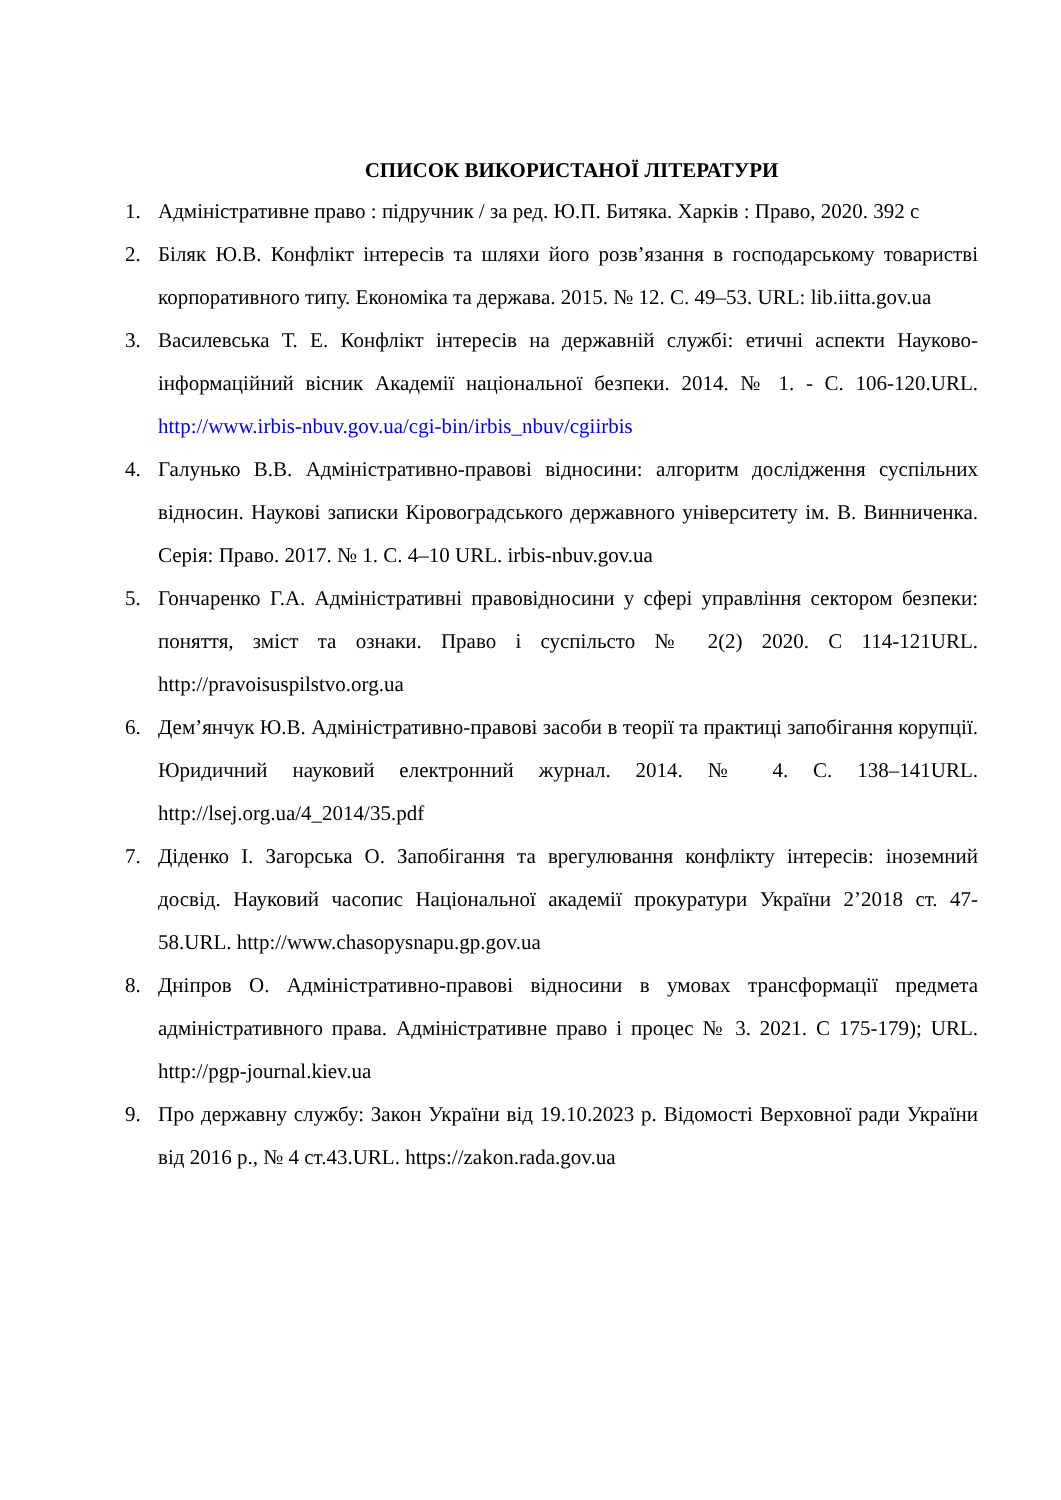СПИСОК ВИКОРИСТАНОЇ ЛІТЕРАТУРИ
1. Адміністративне право : підручник / за ред. Ю.П. Битяка. Харків : Право, 2020. 392 с
2. Біляк Ю.В. Конфлікт інтересів та шляхи його розв’язання в господарському товаристві корпоративного типу. Економіка та держава. 2015. № 12. С. 49–53. URL: lib.iitta.gov.ua
3. Василевська Т. Е. Конфлікт інтересів на державній службі: етичні аспекти Науково-інформаційний вісник Академії національної безпеки. 2014. № 1. - С. 106-120.URL. http://www.irbis-nbuv.gov.ua/cgi-bin/irbis_nbuv/cgiirbis
4. Галунько В.В. Адміністративно-правові відносини: алгоритм дослідження суспільних відносин. Наукові записки Кіровоградського державного університету ім. В. Винниченка. Серія: Право. 2017. № 1. С. 4–10 URL. irbis-nbuv.gov.ua
5. Гончаренко Г.А. Адміністративні правовідносини у сфері управління сектором безпеки: поняття, зміст та ознаки. Право і суспільсто № 2(2) 2020. С 114-121URL. http://pravoisuspilstvo.org.ua
6. Дем’янчук Ю.В. Адміністративно-правові засоби в теорії та практиці запобігання корупції. Юридичний науковий електронний журнал. 2014. № 4. С. 138–141URL. http://lsej.org.ua/4_2014/35.pdf
7. Діденко І. Загорська О. Запобігання та врегулювання конфлікту інтересів: іноземний досвід. Науковий часопис Національної академії прокуратури України 2’2018 ст. 47-58.URL. http://www.chasopysnapu.gp.gov.ua
8. Дніпров О. Адміністративно-правові відносини в умовах трансформації предмета адміністративного права. Адміністративне право і процес № 3. 2021. С 175-179); URL. http://pgp-journal.kiev.ua
9. Про державну службу: Закон України від 19.10.2023 р. Відомості Верховної ради України від 2016 р., № 4 ст.43.URL. https://zakon.rada.gov.ua